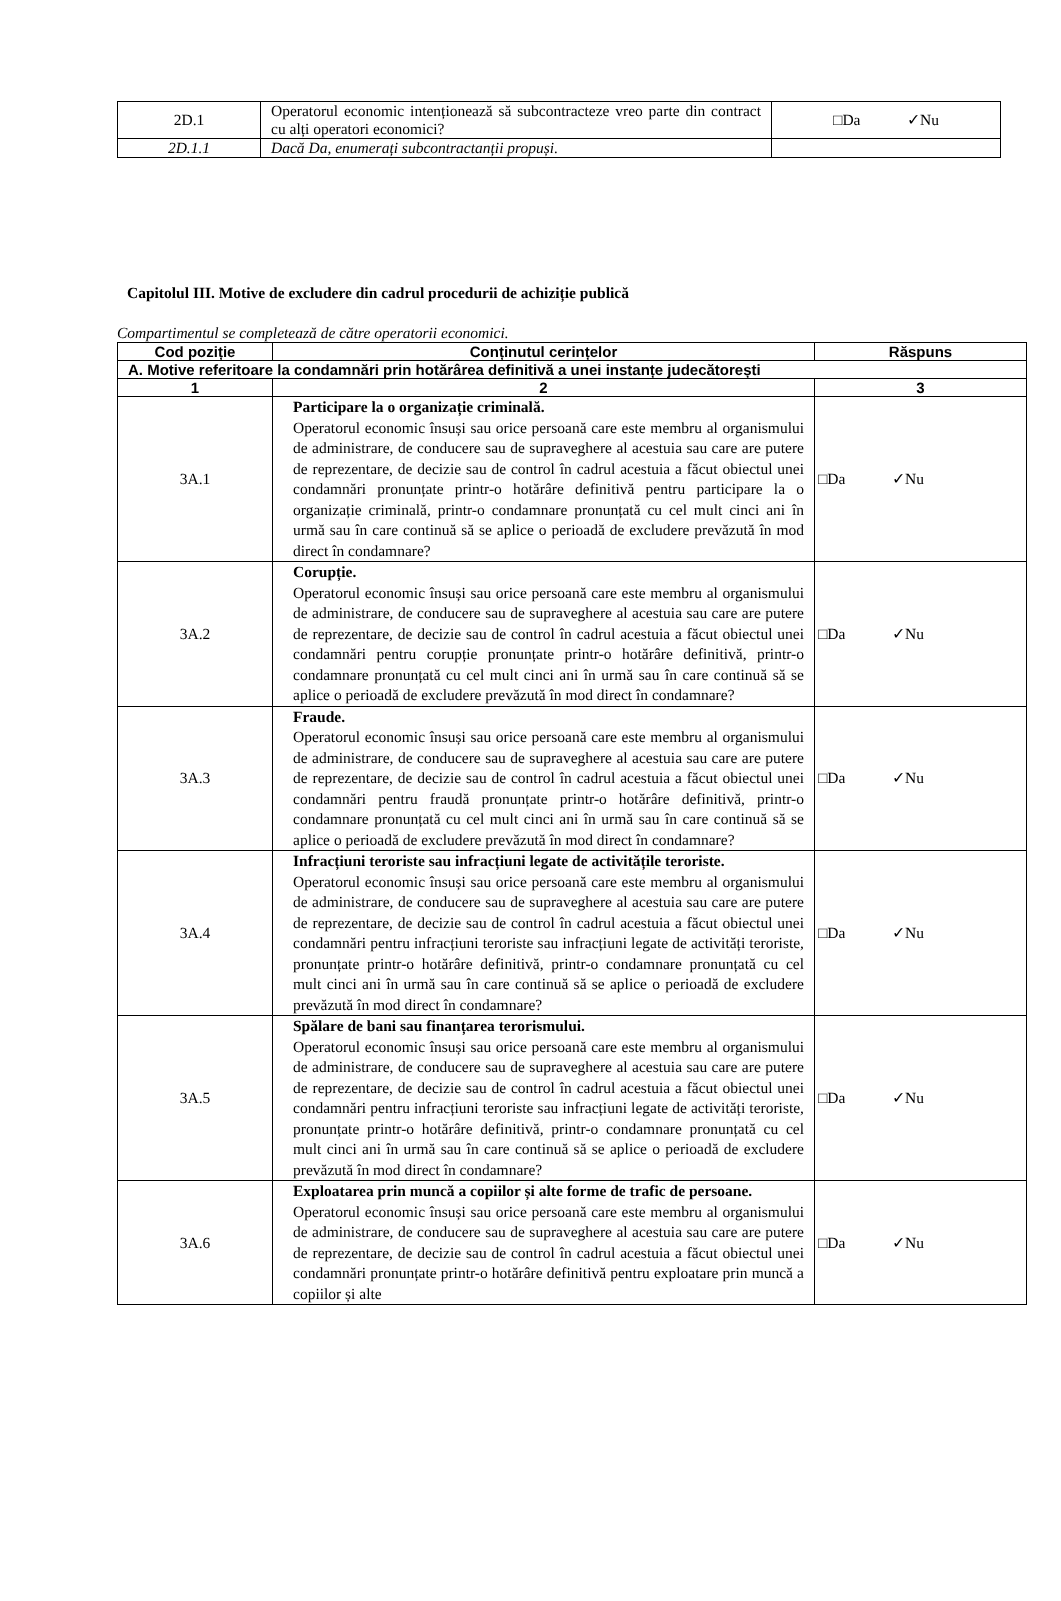| 2D.1 | Operatorul economic intenționează să subcontracteze vreo parte din contract cu alți operatori economici? | □Da ✓Nu |
| 2D.1.1 | Dacă Da, enumerați subcontractanții propuși. | |
Capitolul III. Motive de excludere din cadrul procedurii de achiziție publică
Compartimentul se completează de către operatorii economici.
| Cod poziție | Conținutul cerințelor | Răspuns |
| --- | --- | --- |
| A. Motive referitoare la condamnări prin hotărârea definitivă a unei instanțe judecătorești | | |
| 1 | 2 | 3 |
| 3A.1 | Participare la o organizație criminală. Operatorul economic însuși sau orice persoană care este membru al organismului de administrare, de conducere sau de supraveghere al acestuia sau care are putere de reprezentare, de decizie sau de control în cadrul acestuia a făcut obiectul unei condamnări pronunțate printr-o hotărâre definitivă pentru participare la o organizație criminală, printr-o condamnare pronunțată cu cel mult cinci ani în urmă sau în care continuă să se aplice o perioadă de excludere prevăzută în mod direct în condamnare? | □Da ✓Nu |
| 3A.2 | Corupție. Operatorul economic însuși sau orice persoană care este membru al organismului de administrare, de conducere sau de supraveghere al acestuia sau care are putere de reprezentare, de decizie sau de control în cadrul acestuia a făcut obiectul unei condamnări pentru corupție pronunțate printr-o hotărâre definitivă, printr-o condamnare pronunțată cu cel mult cinci ani în urmă sau în care continuă să se aplice o perioadă de excludere prevăzută în mod direct în condamnare? | □Da ✓Nu |
| 3A.3 | Fraude. Operatorul economic însuși sau orice persoană care este membru al organismului de administrare, de conducere sau de supraveghere al acestuia sau care are putere de reprezentare, de decizie sau de control în cadrul acestuia a făcut obiectul unei condamnări pentru fraudă pronunțate printr-o hotărâre definitivă, printr-o condamnare pronunțată cu cel mult cinci ani în urmă sau în care continuă să se aplice o perioadă de excludere prevăzută în mod direct în condamnare? | □Da ✓Nu |
| 3A.4 | Infracțiuni teroriste sau infracțiuni legate de activitățile teroriste. Operatorul economic însuși sau orice persoană care este membru al organismului de administrare, de conducere sau de supraveghere al acestuia sau care are putere de reprezentare, de decizie sau de control în cadrul acestuia a făcut obiectul unei condamnări pentru infracțiuni teroriste sau infracțiuni legate de activități teroriste, pronunțate printr-o hotărâre definitivă, printr-o condamnare pronunțată cu cel mult cinci ani în urmă sau în care continuă să se aplice o perioadă de excludere prevăzută în mod direct în condamnare? | □Da ✓Nu |
| 3A.5 | Spălare de bani sau finanțarea terorismului. Operatorul economic însuși sau orice persoană care este membru al organismului de administrare, de conducere sau de supraveghere al acestuia sau care are putere de reprezentare, de decizie sau de control în cadrul acestuia a făcut obiectul unei condamnări pentru infracțiuni teroriste sau infracțiuni legate de activități teroriste, pronunțate printr-o hotărâre definitivă, printr-o condamnare pronunțată cu cel mult cinci ani în urmă sau în care continuă să se aplice o perioadă de excludere prevăzută în mod direct în condamnare? | □Da ✓Nu |
| 3A.6 | Exploatarea prin muncă a copiilor și alte forme de trafic de persoane. Operatorul economic însuși sau orice persoană care este membru al organismului de administrare, de conducere sau de supraveghere al acestuia sau care are putere de reprezentare, de decizie sau de control în cadrul acestuia a făcut obiectul unei condamnări pronunțate printr-o hotărâre definitivă pentru exploatare prin muncă a copiilor și alte | □Da ✓Nu |